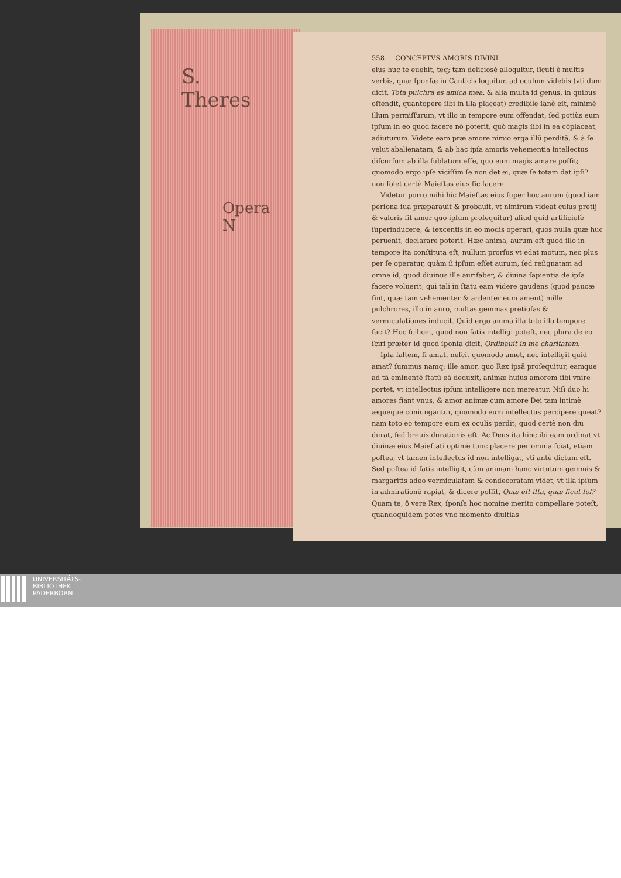S.
Theres
Opera
N
558 CONCEPTVS AMORIS DIVINI
eius huc te euehit, teq; tam deliciosè alloquitur, ſicuti è multis verbis, quæ ſponſæ in Canticis loquitur, ad oculum videbis (vti dum dicit, Tota pulchra es amica mea. & alia multa id genus, in quibus oſtendit, quantopere ſibi in illa placeat) credibile ſanè eſt, minimè illum permiſſurum, vt illo in tempore eum offendat, ſed potiùs eum ipſum in eo quod facere nō poterit, quò magis ſibi in ea cōplaceat, adiuturum. Videte eam præ amore nimio erga illū perditā, & à ſe velut abalienatam, & ab hac ipſa amoris vehementia intellectus diſcurſum ab illa ſublatum eſſe, quo eum magis amare poſſit; quomodo ergo ipſe viciſſim ſe non det ei, quæ ſe totam dat ipſi? non ſolet certè Maieſtas eius ſic facere.
Videtur porro mihi hic Maieſtas eius ſuper hoc aurum (quod iam perſona ſua præparauit & probauit, vt nimirum videat cuius pretij & valoris ſit amor quo ipſum proſequitur) aliud quid artificioſè ſuperinducere, & ſexcentis in eo modis operari, quos nulla quæ huc peruenit, declarare poterit. Hæc anima, aurum eſt quod illo in tempore ita conſtituta eſt, nullum prorſus vt edat motum, nec plus per ſe operatur, quàm ſi ipſum eſſet aurum, ſed reſignatam ad omne id, quod diuinus ille aurifaber, & diuina ſapientia de ipſa facere voluerit; qui tali in ſtatu eam videre gaudens (quod paucæ ſint, quæ tam vehementer & ardenter eum ament) mille pulchrores, illo in auro, multas gemmas pretioſas & vermiculationes inducit. Quid ergo anima illa toto illo tempore facit? Hoc ſcilicet, quod non ſatis intelligi poteſt, nec plura de eo ſciri præter id quod ſponſa dicit, Ordinauit in me charitatem.
Ipſa ſaltem, ſi amat, neſcit quomodo amet, nec intelligit quid amat? ſummus namq; ille amor, quo Rex ipsā proſequitur, eamque ad tā eminentē ſtatū eā deduxit, animæ huius amorem ſibi vnire portet, vt intellectus ipſum intelligere non mereatur. Niſi duo hi amores fiant vnus, & amor animæ cum amore Dei tam intimè æqueque coniungantur, quomodo eum intellectus percipere queat? nam toto eo tempore eum ex oculis perdit; quod certè non diu durat, ſed breuis durationis eſt. Ac Deus ita hinc ibi eam ordinat vt diuinæ eius Maieſtati optimè tunc placere per omnia ſciat, etiam poſtea, vt tamen intellectus id non intelligat, vti antè dictum eſt. Sed poſtea id ſatis intelligit, cùm animam hanc virtutum gemmis & margaritis adeo vermiculatam & condecoratam videt, vt illa ipſum in admirationē rapiat, & dicere poſſit, Quæ eſt iſta, quæ ſicut ſol? Quam te, ô vere Rex, ſponſa hoc nomine merito compellare poteſt, quandoquidem potes vno momento diuitias
UNIVERSITÄTS-
BIBLIOTHEK
PADERBORN